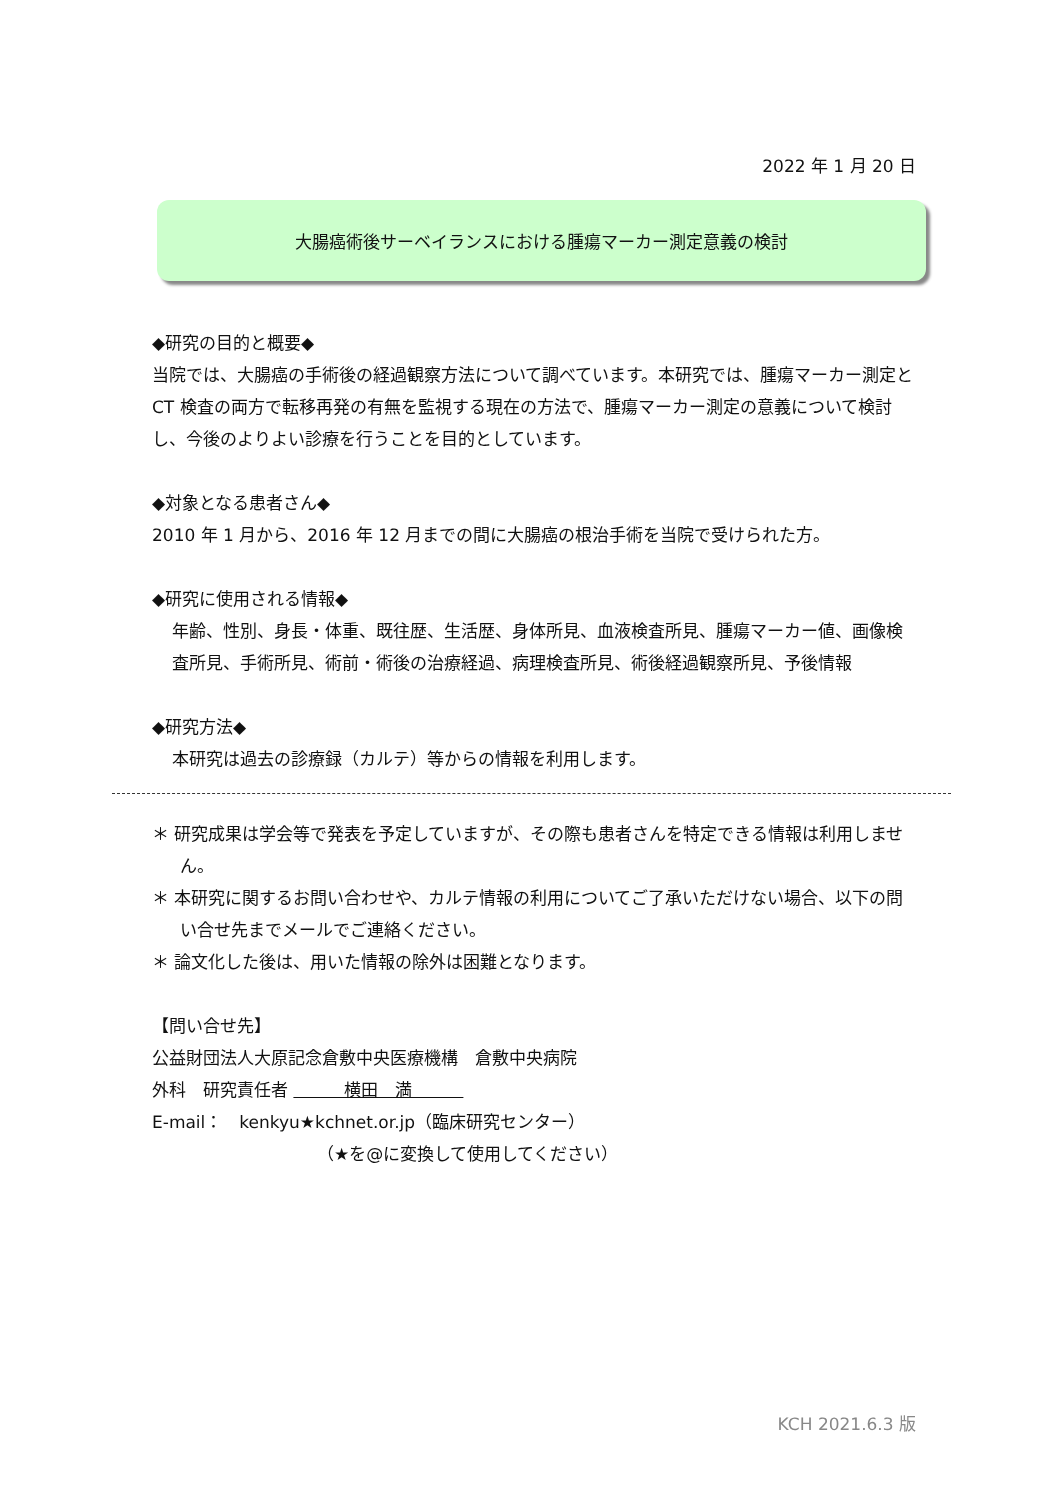2022 年 1 月 20 日
大腸癌術後サーベイランスにおける腫瘍マーカー測定意義の検討
◆研究の目的と概要◆
当院では、大腸癌の手術後の経過観察方法について調べています。本研究では、腫瘍マーカー測定と CT 検査の両方で転移再発の有無を監視する現在の方法で、腫瘍マーカー測定の意義について検討し、今後のよりよい診療を行うことを目的としています。
◆対象となる患者さん◆
2010 年 1 月から、2016 年 12 月までの間に大腸癌の根治手術を当院で受けられた方。
◆研究に使用される情報◆
年齢、性別、身長・体重、既往歴、生活歴、身体所見、血液検査所見、腫瘍マーカー値、画像検査所見、手術所見、術前・術後の治療経過、病理検査所見、術後経過観察所見、予後情報
◆研究方法◆
本研究は過去の診療録（カルテ）等からの情報を利用します。
＊ 研究成果は学会等で発表を予定していますが、その際も患者さんを特定できる情報は利用しません。
＊ 本研究に関するお問い合わせや、カルテ情報の利用についてご了承いただけない場合、以下の問い合せ先までメールでご連絡ください。
＊ 論文化した後は、用いた情報の除外は困難となります。
【問い合せ先】
公益財団法人大原記念倉敷中央医療機構　倉敷中央病院
外科　研究責任者 　　　横田　満　　　
E-mail：　kenkyu★kchnet.or.jp（臨床研究センター）
（★を@に変換して使用してください）
KCH 2021.6.3 版